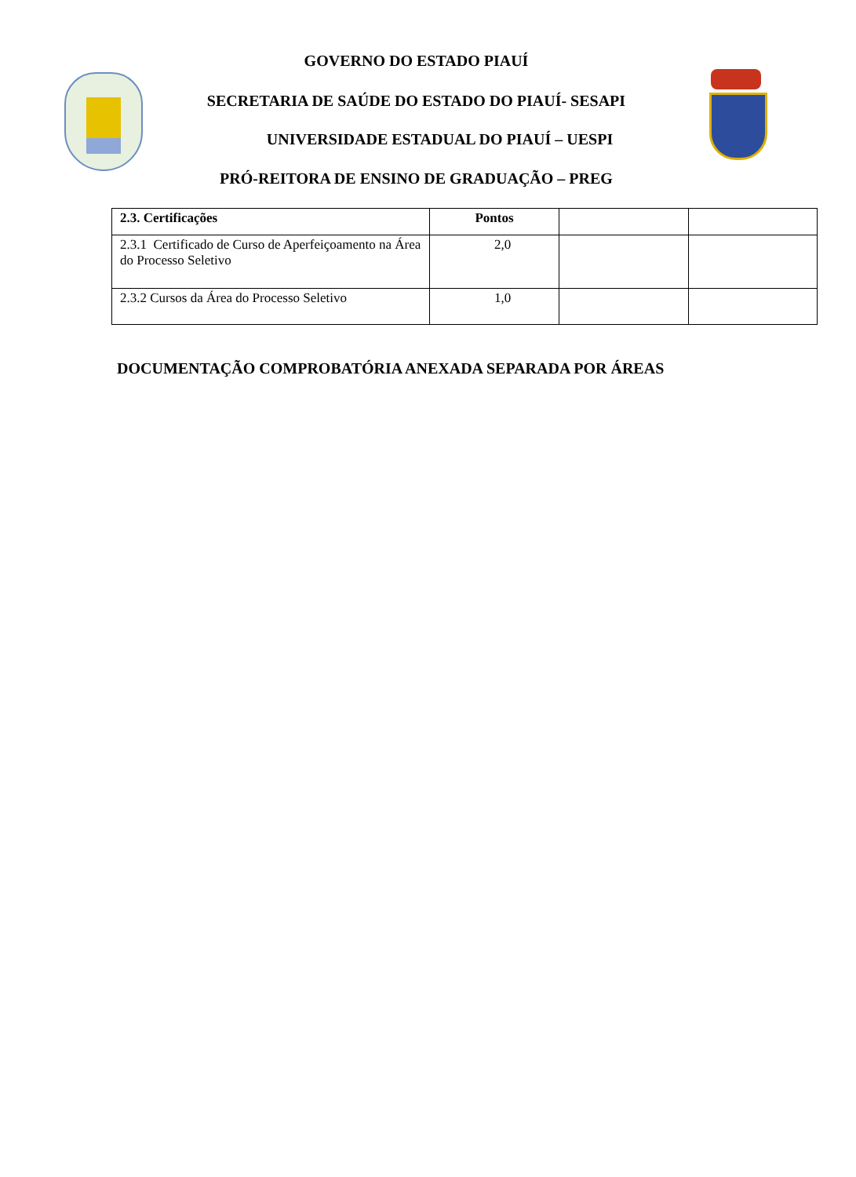GOVERNO DO ESTADO PIAUÍ
SECRETARIA DE SAÚDE DO ESTADO DO PIAUÍ- SESAPI
UNIVERSIDADE ESTADUAL DO PIAUÍ – UESPI
PRÓ-REITORA DE ENSINO DE GRADUAÇÃO – PREG
| 2.3. Certificações | Pontos | | |
| --- | --- | --- | --- |
| 2.3.1 Certificado de Curso de Aperfeiçoamento na Área do Processo Seletivo | 2,0 | | |
| 2.3.2 Cursos da Área do Processo Seletivo | 1,0 | | |
DOCUMENTAÇÃO COMPROBATÓRIA ANEXADA SEPARADA POR ÁREAS